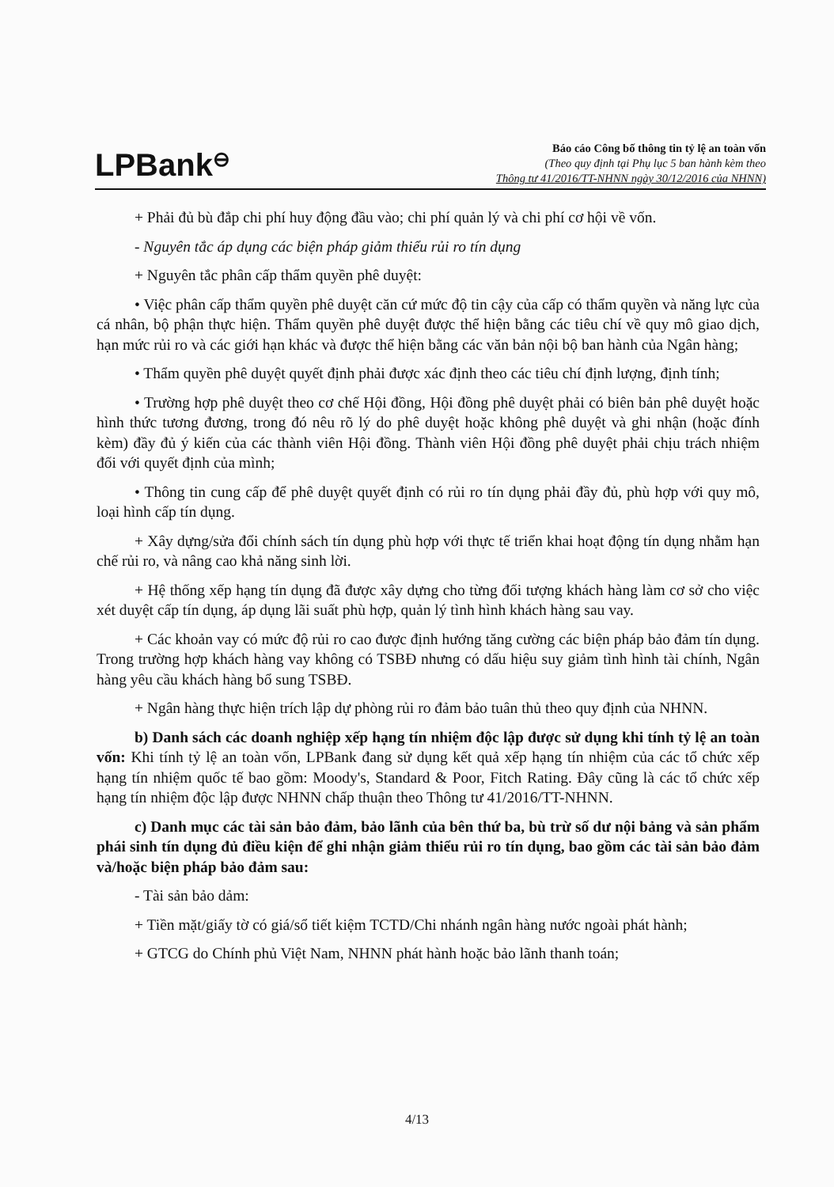LPBank⊖
Báo cáo Công bố thông tin tỷ lệ an toàn vốn
(Theo quy định tại Phụ lục 5 ban hành kèm theo
Thông tư 41/2016/TT-NHNN ngày 30/12/2016 của NHNN)
+ Phải đủ bù đắp chi phí huy động đầu vào; chi phí quản lý và chi phí cơ hội về vốn.
- Nguyên tắc áp dụng các biện pháp giảm thiểu rủi ro tín dụng
+ Nguyên tắc phân cấp thẩm quyền phê duyệt:
• Việc phân cấp thẩm quyền phê duyệt căn cứ mức độ tin cậy của cấp có thẩm quyền và năng lực của cá nhân, bộ phận thực hiện. Thẩm quyền phê duyệt được thể hiện bằng các tiêu chí về quy mô giao dịch, hạn mức rủi ro và các giới hạn khác và được thể hiện bằng các văn bản nội bộ ban hành của Ngân hàng;
• Thẩm quyền phê duyệt quyết định phải được xác định theo các tiêu chí định lượng, định tính;
• Trường hợp phê duyệt theo cơ chế Hội đồng, Hội đồng phê duyệt phải có biên bản phê duyệt hoặc hình thức tương đương, trong đó nêu rõ lý do phê duyệt hoặc không phê duyệt và ghi nhận (hoặc đính kèm) đầy đủ ý kiến của các thành viên Hội đồng. Thành viên Hội đồng phê duyệt phải chịu trách nhiệm đối với quyết định của mình;
• Thông tin cung cấp để phê duyệt quyết định có rủi ro tín dụng phải đầy đủ, phù hợp với quy mô, loại hình cấp tín dụng.
+ Xây dựng/sửa đổi chính sách tín dụng phù hợp với thực tế triển khai hoạt động tín dụng nhằm hạn chế rủi ro, và nâng cao khả năng sinh lời.
+ Hệ thống xếp hạng tín dụng đã được xây dựng cho từng đối tượng khách hàng làm cơ sở cho việc xét duyệt cấp tín dụng, áp dụng lãi suất phù hợp, quản lý tình hình khách hàng sau vay.
+ Các khoản vay có mức độ rủi ro cao được định hướng tăng cường các biện pháp bảo đảm tín dụng. Trong trường hợp khách hàng vay không có TSBĐ nhưng có dấu hiệu suy giảm tình hình tài chính, Ngân hàng yêu cầu khách hàng bổ sung TSBĐ.
+ Ngân hàng thực hiện trích lập dự phòng rủi ro đảm bảo tuân thủ theo quy định của NHNN.
b) Danh sách các doanh nghiệp xếp hạng tín nhiệm độc lập được sử dụng khi tính tỷ lệ an toàn vốn: Khi tính tỷ lệ an toàn vốn, LPBank đang sử dụng kết quả xếp hạng tín nhiệm của các tổ chức xếp hạng tín nhiệm quốc tế bao gồm: Moody's, Standard & Poor, Fitch Rating. Đây cũng là các tổ chức xếp hạng tín nhiệm độc lập được NHNN chấp thuận theo Thông tư 41/2016/TT-NHNN.
c) Danh mục các tài sản bảo đảm, bảo lãnh của bên thứ ba, bù trừ số dư nội bảng và sản phẩm phái sinh tín dụng đủ điều kiện để ghi nhận giảm thiểu rủi ro tín dụng, bao gồm các tài sản bảo đảm và/hoặc biện pháp bảo đảm sau:
- Tài sản bảo dảm:
+ Tiền mặt/giấy tờ có giá/sổ tiết kiệm TCTD/Chi nhánh ngân hàng nước ngoài phát hành;
+ GTCG do Chính phủ Việt Nam, NHNN phát hành hoặc bảo lãnh thanh toán;
4/13